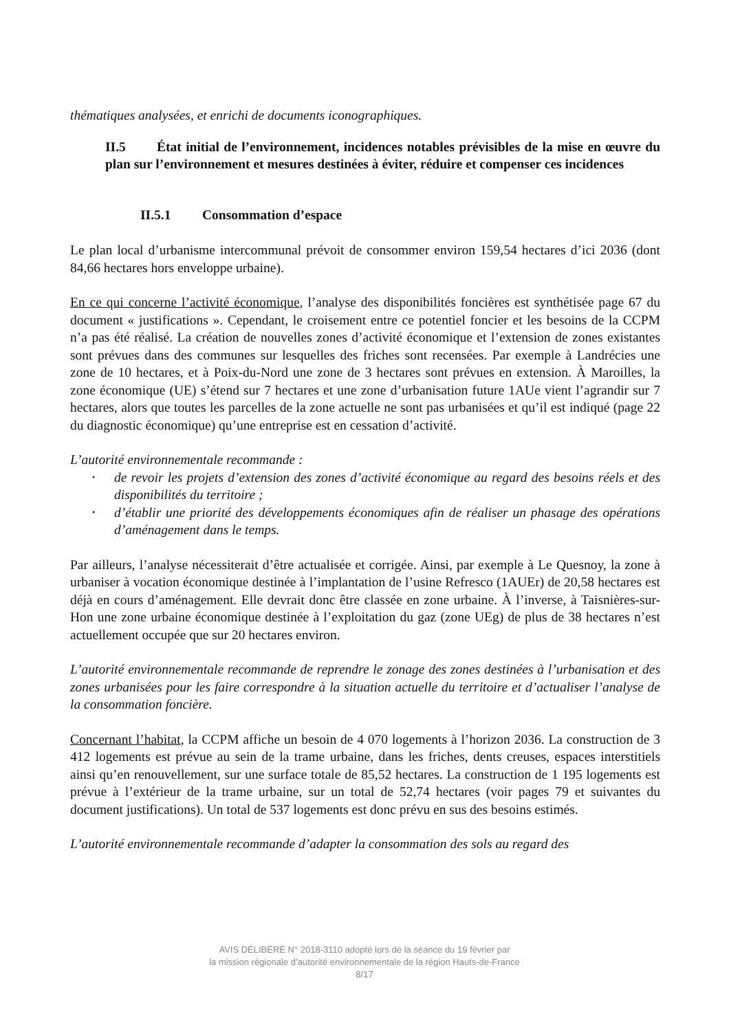thématiques analysées, et enrichi de documents iconographiques.
II.5 État initial de l’environnement, incidences notables prévisibles de la mise en œuvre du plan sur l’environnement et mesures destinées à éviter, réduire et compenser ces incidences
II.5.1 Consommation d’espace
Le plan local d’urbanisme intercommunal prévoit de consommer environ 159,54 hectares d’ici 2036 (dont 84,66 hectares hors enveloppe urbaine).
En ce qui concerne l’activité économique, l’analyse des disponibilités foncières est synthétisée page 67 du document « justifications ». Cependant, le croisement entre ce potentiel foncier et les besoins de la CCPM n’a pas été réalisé. La création de nouvelles zones d’activité économique et l’extension de zones existantes sont prévues dans des communes sur lesquelles des friches sont recensées. Par exemple à Landrécies une zone de 10 hectares, et à Poix-du-Nord une zone de 3 hectares sont prévues en extension. À Maroilles, la zone économique (UE) s’étend sur 7 hectares et une zone d’urbanisation future 1AUe vient l’agrandir sur 7 hectares, alors que toutes les parcelles de la zone actuelle ne sont pas urbanisées et qu’il est indiqué (page 22 du diagnostic économique) qu’une entreprise est en cessation d’activité.
L’autorité environnementale recommande :
• de revoir les projets d’extension des zones d’activité économique au regard des besoins réels et des disponibilités du territoire ;
• d’établir une priorité des développements économiques afin de réaliser un phasage des opérations d’aménagement dans le temps.
Par ailleurs, l’analyse nécessiterait d’être actualisée et corrigée. Ainsi, par exemple à Le Quesnoy, la zone à urbaniser à vocation économique destinée à l’implantation de l’usine Refresco (1AUEr) de 20,58 hectares est déjà en cours d’aménagement. Elle devrait donc être classée en zone urbaine. À l’inverse, à Taisnières-sur-Hon une zone urbaine économique destinée à l’exploitation du gaz (zone UEg) de plus de 38 hectares n’est actuellement occupée que sur 20 hectares environ.
L’autorité environnementale recommande de reprendre le zonage des zones destinées à l’urbanisation et des zones urbanisées pour les faire correspondre à la situation actuelle du territoire et d’actualiser l’analyse de la consommation foncière.
Concernant l’habitat, la CCPM affiche un besoin de 4 070 logements à l’horizon 2036. La construction de 3 412 logements est prévue au sein de la trame urbaine, dans les friches, dents creuses, espaces interstitiels ainsi qu’en renouvellement, sur une surface totale de 85,52 hectares. La construction de 1 195 logements est prévue à l’extérieur de la trame urbaine, sur un total de 52,74 hectares (voir pages 79 et suivantes du document justifications). Un total de 537 logements est donc prévu en sus des besoins estimés.
L’autorité environnementale recommande d’adapter la consommation des sols au regard des
AVIS DÉLIBÉRÉ N° 2018-3110 adopté lors de la séance du 19 février par
la mission régionale d’autorité environnementale de la région Hauts-de-France
8/17